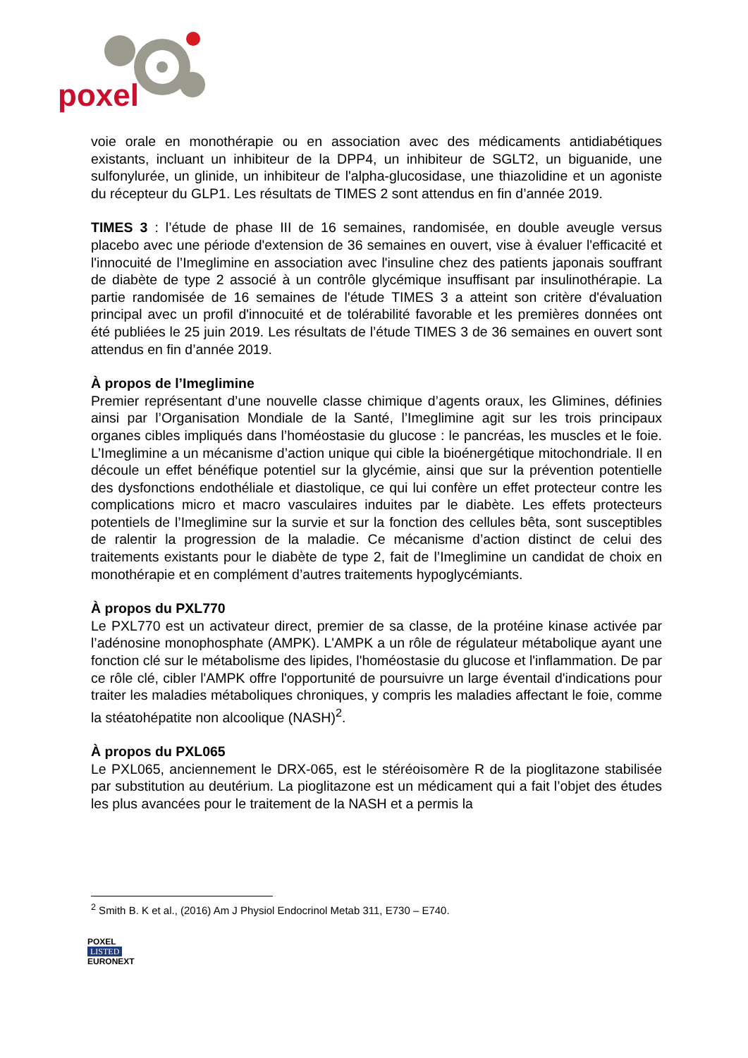poxel
voie orale en monothérapie ou en association avec des médicaments antidiabétiques existants, incluant un inhibiteur de la DPP4, un inhibiteur de SGLT2, un biguanide, une sulfonylurée, un glinide, un inhibiteur de l'alpha-glucosidase, une thiazolidine et un agoniste du récepteur du GLP1. Les résultats de TIMES 2 sont attendus en fin d’année 2019.
TIMES 3 : l’étude de phase III de 16 semaines, randomisée, en double aveugle versus placebo avec une période d'extension de 36 semaines en ouvert, vise à évaluer l'efficacité et l'innocuité de l’Imeglimine en association avec l'insuline chez des patients japonais souffrant de diabète de type 2 associé à un contrôle glycémique insuffisant par insulinothérapie. La partie randomisée de 16 semaines de l'étude TIMES 3 a atteint son critère d'évaluation principal avec un profil d'innocuité et de tolérabilité favorable et les premières données ont été publiées le 25 juin 2019. Les résultats de l’étude TIMES 3 de 36 semaines en ouvert sont attendus en fin d’année 2019.
À propos de l’Imeglimine
Premier représentant d’une nouvelle classe chimique d’agents oraux, les Glimines, définies ainsi par l’Organisation Mondiale de la Santé, l’Imeglimine agit sur les trois principaux organes cibles impliqués dans l’homéostasie du glucose : le pancréas, les muscles et le foie. L’Imeglimine a un mécanisme d’action unique qui cible la bioénergétique mitochondriale. Il en découle un effet bénéfique potentiel sur la glycémie, ainsi que sur la prévention potentielle des dysfonctions endothéliale et diastolique, ce qui lui confère un effet protecteur contre les complications micro et macro vasculaires induites par le diabète. Les effets protecteurs potentiels de l’Imeglimine sur la survie et sur la fonction des cellules bêta, sont susceptibles de ralentir la progression de la maladie. Ce mécanisme d’action distinct de celui des traitements existants pour le diabète de type 2, fait de l’Imeglimine un candidat de choix en monothérapie et en complément d’autres traitements hypoglycémiants.
À propos du PXL770
Le PXL770 est un activateur direct, premier de sa classe, de la protéine kinase activée par l’adénosine monophosphate (AMPK). L'AMPK a un rôle de régulateur métabolique ayant une fonction clé sur le métabolisme des lipides, l'homéostasie du glucose et l'inflammation. De par ce rôle clé, cibler l'AMPK offre l'opportunité de poursuivre un large éventail d'indications pour traiter les maladies métaboliques chroniques, y compris les maladies affectant le foie, comme la stéatohépatite non alcoolique (NASH)<sup>2</sup>.
À propos du PXL065
Le PXL065, anciennement le DRX-065, est le stéréoisomère R de la pioglitazone stabilisée par substitution au deutérium. La pioglitazone est un médicament qui a fait l’objet des études les plus avancées pour le traitement de la NASH et a permis la
<sup>2</sup> Smith B. K et al., (2016) Am J Physiol Endocrinol Metab 311, E730 – E740.
POXEL
LISTED
EURONEXT